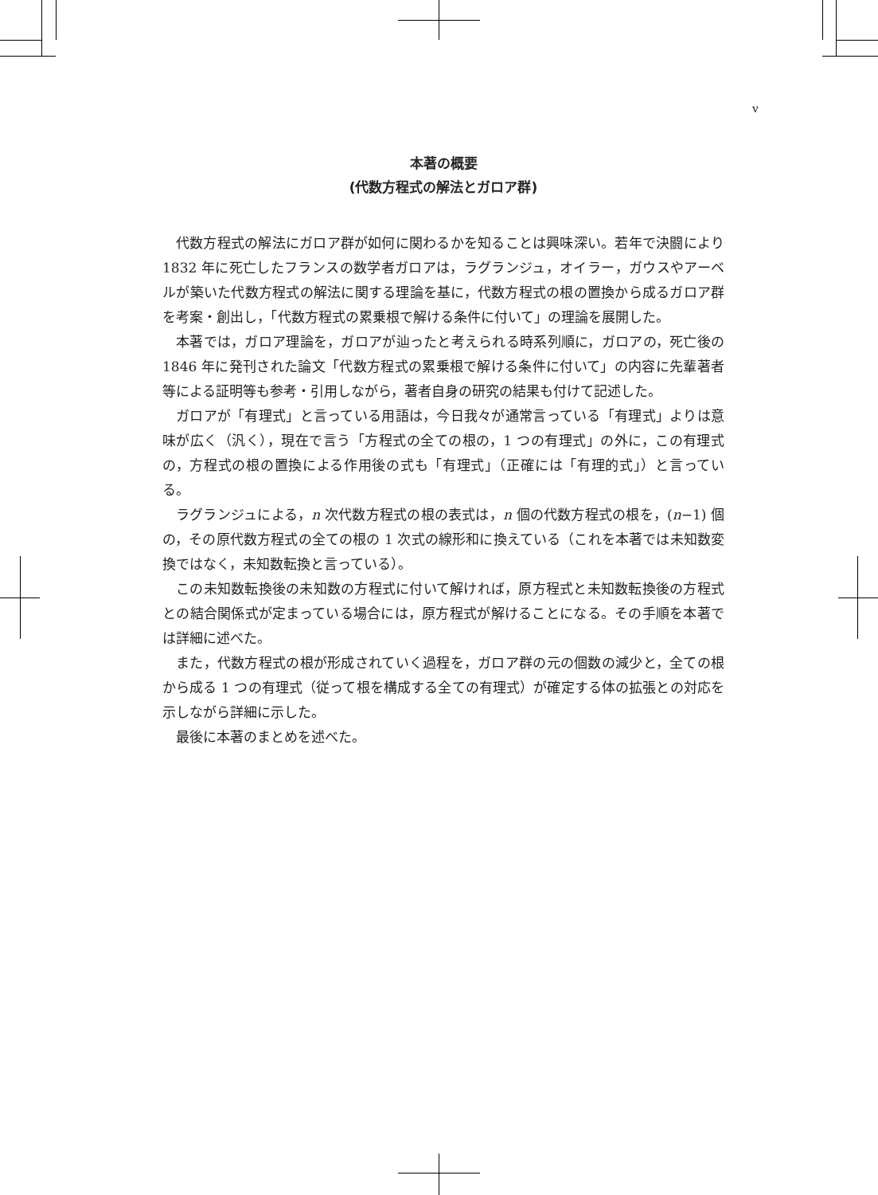v
本著の概要
(代数方程式の解法とガロア群)
代数方程式の解法にガロア群が如何に関わるかを知ることは興味深い。若年で決闘により 1832 年に死亡したフランスの数学者ガロアは，ラグランジュ，オイラー，ガウスやアーベルが築いた代数方程式の解法に関する理論を基に，代数方程式の根の置換から成るガロア群を考案・創出し，「代数方程式の累乗根で解ける条件に付いて」の理論を展開した。
本著では，ガロア理論を，ガロアが辿ったと考えられる時系列順に，ガロアの，死亡後の 1846 年に発刊された論文「代数方程式の累乗根で解ける条件に付いて」の内容に先輩著者等による証明等も参考・引用しながら，著者自身の研究の結果も付けて記述した。
ガロアが「有理式」と言っている用語は，今日我々が通常言っている「有理式」よりは意味が広く（汎く），現在で言う「方程式の全ての根の，1 つの有理式」の外に，この有理式の，方程式の根の置換による作用後の式も「有理式」（正確には「有理的式」）と言っている。
ラグランジュによる，n 次代数方程式の根の表式は，n 個の代数方程式の根を，(n−1) 個の，その原代数方程式の全ての根の 1 次式の線形和に換えている（これを本著では未知数変換ではなく，未知数転換と言っている）。
この未知数転換後の未知数の方程式に付いて解ければ，原方程式と未知数転換後の方程式との結合関係式が定まっている場合には，原方程式が解けることになる。その手順を本著では詳細に述べた。
また，代数方程式の根が形成されていく過程を，ガロア群の元の個数の減少と，全ての根から成る 1 つの有理式（従って根を構成する全ての有理式）が確定する体の拡張との対応を示しながら詳細に示した。
最後に本著のまとめを述べた。